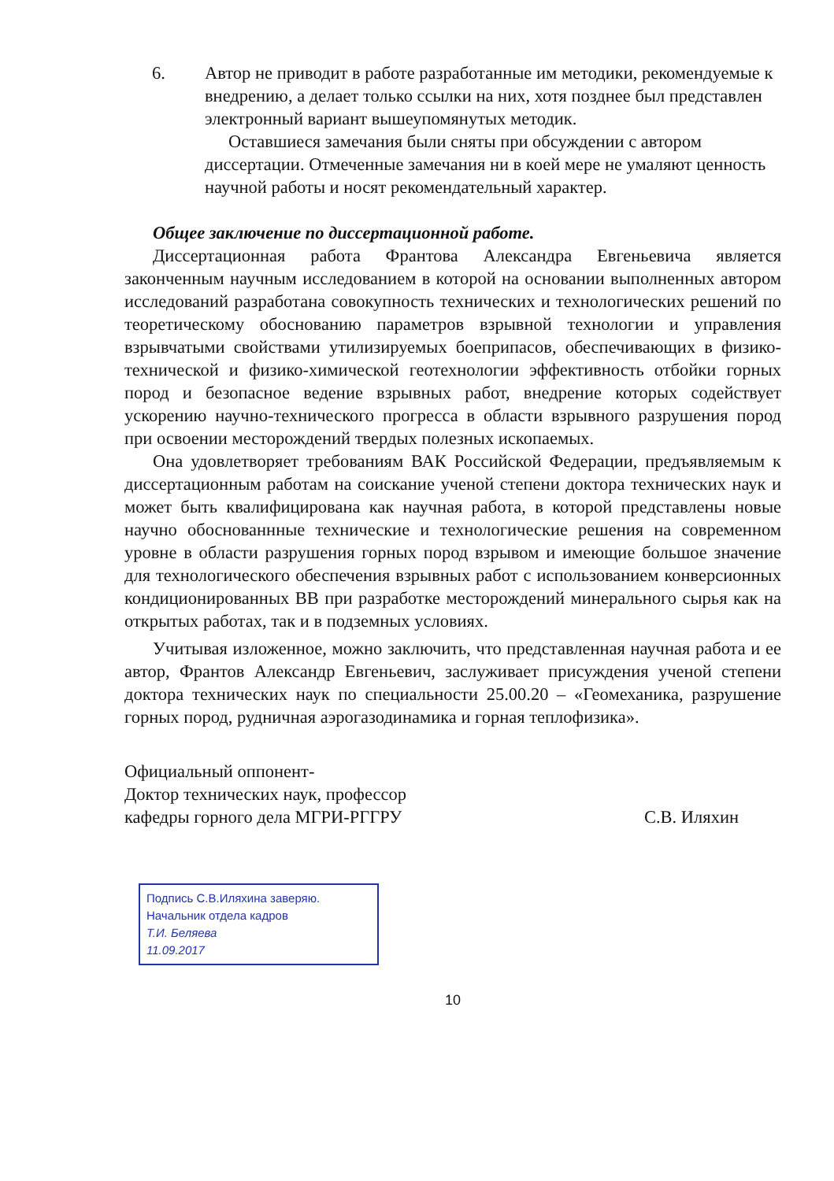6. Автор не приводит в работе разработанные им методики, рекомендуемые к внедрению, а делает только ссылки на них, хотя позднее был представлен электронный вариант вышеупомянутых методик.
Оставшиеся замечания были сняты при обсуждении с автором диссертации. Отмеченные замечания ни в коей мере не умаляют ценность научной работы и носят рекомендательный характер.
Общее заключение по диссертационной работе.
Диссертационная работа Франтова Александра Евгеньевича является законченным научным исследованием в которой на основании выполненных автором исследований разработана совокупность технических и технологических решений по теоретическому обоснованию параметров взрывной технологии и управления взрывчатыми свойствами утилизируемых боеприпасов, обеспечивающих в физико-технической и физико-химической геотехнологии эффективность отбойки горных пород и безопасное ведение взрывных работ, внедрение которых содействует ускорению научно-технического прогресса в области взрывного разрушения пород при освоении месторождений твердых полезных ископаемых.
Она удовлетворяет требованиям ВАК Российской Федерации, предъявляемым к диссертационным работам на соискание ученой степени доктора технических наук и может быть квалифицирована как научная работа, в которой представлены новые научно обоснованнные технические и технологические решения на современном уровне в области разрушения горных пород взрывом и имеющие большое значение для технологического обеспечения взрывных работ с использованием конверсионных кондиционированных ВВ при разработке месторождений минерального сырья как на открытых работах, так и в подземных условиях.
Учитывая изложенное, можно заключить, что представленная научная работа и ее автор, Франтов Александр Евгеньевич, заслуживает присуждения ученой степени доктора технических наук по специальности 25.00.20 – «Геомеханика, разрушение горных пород, рудничная аэрогазодинамика и горная теплофизика».
Официальный оппонент-
Доктор технических наук, профессор
кафедры горного дела МГРИ-РГГРУ
С.В. Иляхин
Подпись С.В.Иляхина заверяю.
Начальник отдела кадров
Т.И. Беляева
11.09.2017
10